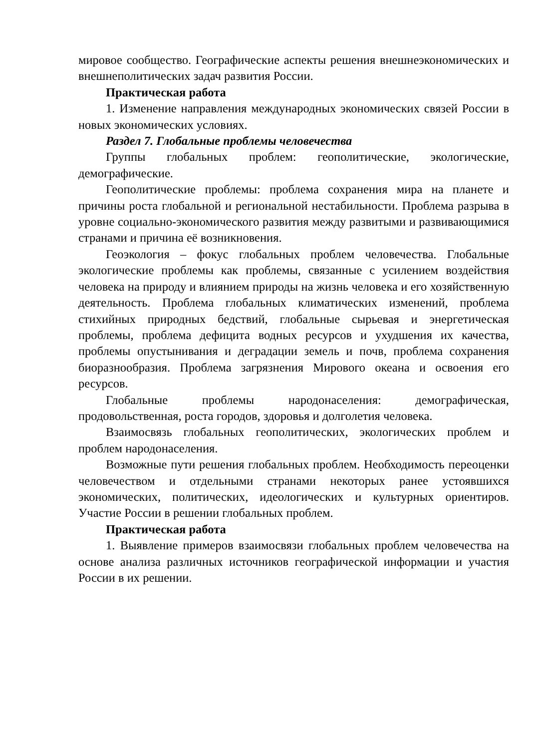мировое сообщество. Географические аспекты решения внешнеэкономических и внешнеполитических задач развития России.
Практическая работа
1. Изменение направления международных экономических связей России в новых экономических условиях.
Раздел 7. Глобальные проблемы человечества
Группы глобальных проблем: геополитические, экологические, демографические.
Геополитические проблемы: проблема сохранения мира на планете и причины роста глобальной и региональной нестабильности. Проблема разрыва в уровне социально-экономического развития между развитыми и развивающимися странами и причина её возникновения.
Геоэкология – фокус глобальных проблем человечества. Глобальные экологические проблемы как проблемы, связанные с усилением воздействия человека на природу и влиянием природы на жизнь человека и его хозяйственную деятельность. Проблема глобальных климатических изменений, проблема стихийных природных бедствий, глобальные сырьевая и энергетическая проблемы, проблема дефицита водных ресурсов и ухудшения их качества, проблемы опустынивания и деградации земель и почв, проблема сохранения биоразнообразия. Проблема загрязнения Мирового океана и освоения его ресурсов.
Глобальные проблемы народонаселения: демографическая, продовольственная, роста городов, здоровья и долголетия человека.
Взаимосвязь глобальных геополитических, экологических проблем и проблем народонаселения.
Возможные пути решения глобальных проблем. Необходимость переоценки человечеством и отдельными странами некоторых ранее устоявшихся экономических, политических, идеологических и культурных ориентиров. Участие России в решении глобальных проблем.
Практическая работа
1. Выявление примеров взаимосвязи глобальных проблем человечества на основе анализа различных источников географической информации и участия России в их решении.